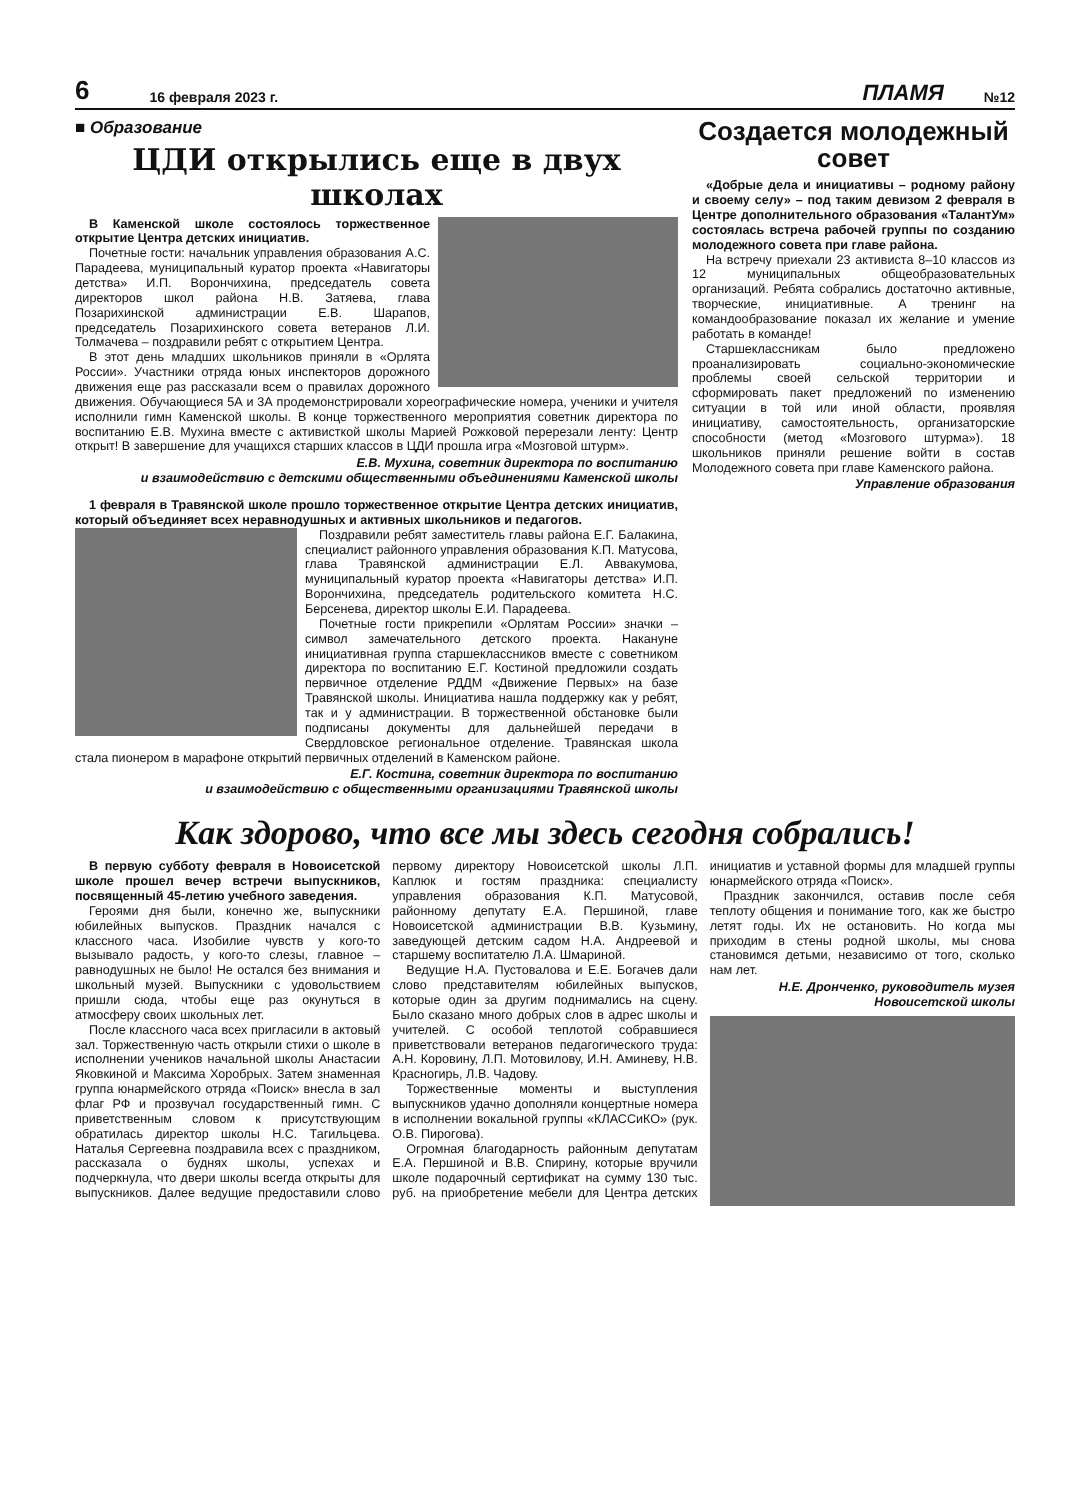6 16 февраля 2023 г. ПЛАМЯ №12
■ Образование
ЦДИ открылись еще в двух школах
В Каменской школе состоялось торжественное открытие Центра детских инициатив.
Почетные гости: начальник управления образования А.С. Парадеева, муниципальный куратор проекта «Навигаторы детства» И.П. Ворончихина, председатель совета директоров школ района Н.В. Затяева, глава Позарихинской администрации Е.В. Шарапов, председатель Позарихинского совета ветеранов Л.И. Толмачева – поздравили ребят с открытием Центра.
В этот день младших школьников приняли в «Орлята России». Участники отряда юных инспекторов дорожного движения еще раз рассказали всем о правилах дорожного движения. Обучающиеся 5А и 3А продемонстрировали хореографические номера, ученики и учителя исполнили гимн Каменской школы. В конце торжественного мероприятия советник директора по воспитанию Е.В. Мухина вместе с активисткой школы Марией Рожковой перерезали ленту: Центр открыт! В завершение для учащихся старших классов в ЦДИ прошла игра «Мозговой штурм».
Е.В. Мухина, советник директора по воспитанию
и взаимодействию с детскими общественными объединениями Каменской школы
1 февраля в Травянской школе прошло торжественное открытие Центра детских инициатив, который объединяет всех неравнодушных и активных школьников и педагогов.
Поздравили ребят заместитель главы района Е.Г. Балакина, специалист районного управления образования К.П. Матусова, глава Травянской администрации Е.Л. Аввакумова, муниципальный куратор проекта «Навигаторы детства» И.П. Ворончихина, председатель родительского комитета Н.С. Берсенева, директор школы Е.И. Парадеева.
Почетные гости прикрепили «Орлятам России» значки – символ замечательного детского проекта. Накануне инициативная группа старшеклассников вместе с советником директора по воспитанию Е.Г. Костиной предложили создать первичное отделение РДДМ «Движение Первых» на базе Травянской школы. Инициатива нашла поддержку как у ребят, так и у администрации. В торжественной обстановке были подписаны документы для дальнейшей передачи в Свердловское региональное отделение. Травянская школа стала пионером в марафоне открытий первичных отделений в Каменском районе.
Е.Г. Костина, советник директора по воспитанию
и взаимодействию с общественными организациями Травянской школы
Создается молодежный совет
«Добрые дела и инициативы – родному району и своему селу» – под таким девизом 2 февраля в Центре дополнительного образования «ТалантУм» состоялась встреча рабочей группы по созданию молодежного совета при главе района.
На встречу приехали 23 активиста 8–10 классов из 12 муниципальных общеобразовательных организаций. Ребята собрались достаточно активные, творческие, инициативные. А тренинг на командообразование показал их желание и умение работать в команде!
Старшеклассникам было предложено проанализировать социально-экономические проблемы своей сельской территории и сформировать пакет предложений по изменению ситуации в той или иной области, проявляя инициативу, самостоятельность, организаторские способности (метод «Мозгового штурма»). 18 школьников приняли решение войти в состав Молодежного совета при главе Каменского района.
Управление образования
Как здорово, что все мы здесь сегодня собрались!
В первую субботу февраля в Новоисетской школе прошел вечер встречи выпускников, посвященный 45-летию учебного заведения.
Героями дня были, конечно же, выпускники юбилейных выпусков. Праздник начался с классного часа. Изобилие чувств у кого-то вызывало радость, у кого-то слезы, главное – равнодушных не было! Не остался без внимания и школьный музей. Выпускники с удовольствием пришли сюда, чтобы еще раз окунуться в атмосферу своих школьных лет.
После классного часа всех пригласили в актовый зал. Торжественную часть открыли стихи о школе в исполнении учеников начальной школы Анастасии Яковкиной и Максима Хоробрых. Затем знаменная группа юнармейского отряда «Поиск» внесла в зал флаг РФ и прозвучал государственный гимн. С приветственным словом к присутствующим обратилась директор школы Н.С. Тагильцева. Наталья Сергеевна поздравила всех с праздником, рассказала о буднях школы, успехах и подчеркнула, что двери школы всегда открыты для выпускников. Далее ведущие предоставили слово первому директору Новоисетской школы Л.П. Каплюк и гостям праздника: специалисту управления образования К.П. Матусовой, районному депутату Е.А. Першиной, главе Новоисетской администрации В.В. Кузьмину, заведующей детским садом Н.А. Андреевой и старшему воспитателю Л.А. Шмариной.
Ведущие Н.А. Пустовалова и Е.Е. Богачев дали слово представителям юбилейных выпусков, которые один за другим поднимались на сцену. Было сказано много добрых слов в адрес школы и учителей. С особой теплотой собравшиеся приветствовали ветеранов педагогического труда: А.Н. Коровину, Л.П. Мотовилову, И.Н. Аминеву, Н.В. Красногирь, Л.В. Чадову.
Торжественные моменты и выступления выпускников удачно дополняли концертные номера в исполнении вокальной группы «КЛАССиКО» (рук. О.В. Пирогова).
Огромная благодарность районным депутатам Е.А. Першиной и В.В. Спирину, которые вручили школе подарочный сертификат на сумму 130 тыс. руб. на приобретение мебели для Центра детских инициатив и уставной формы для младшей группы юнармейского отряда «Поиск».
Праздник закончился, оставив после себя теплоту общения и понимание того, как же быстро летят годы. Их не остановить. Но когда мы приходим в стены родной школы, мы снова становимся детьми, независимо от того, сколько нам лет.
Н.Е. Дронченко, руководитель музея Новоисетской школы